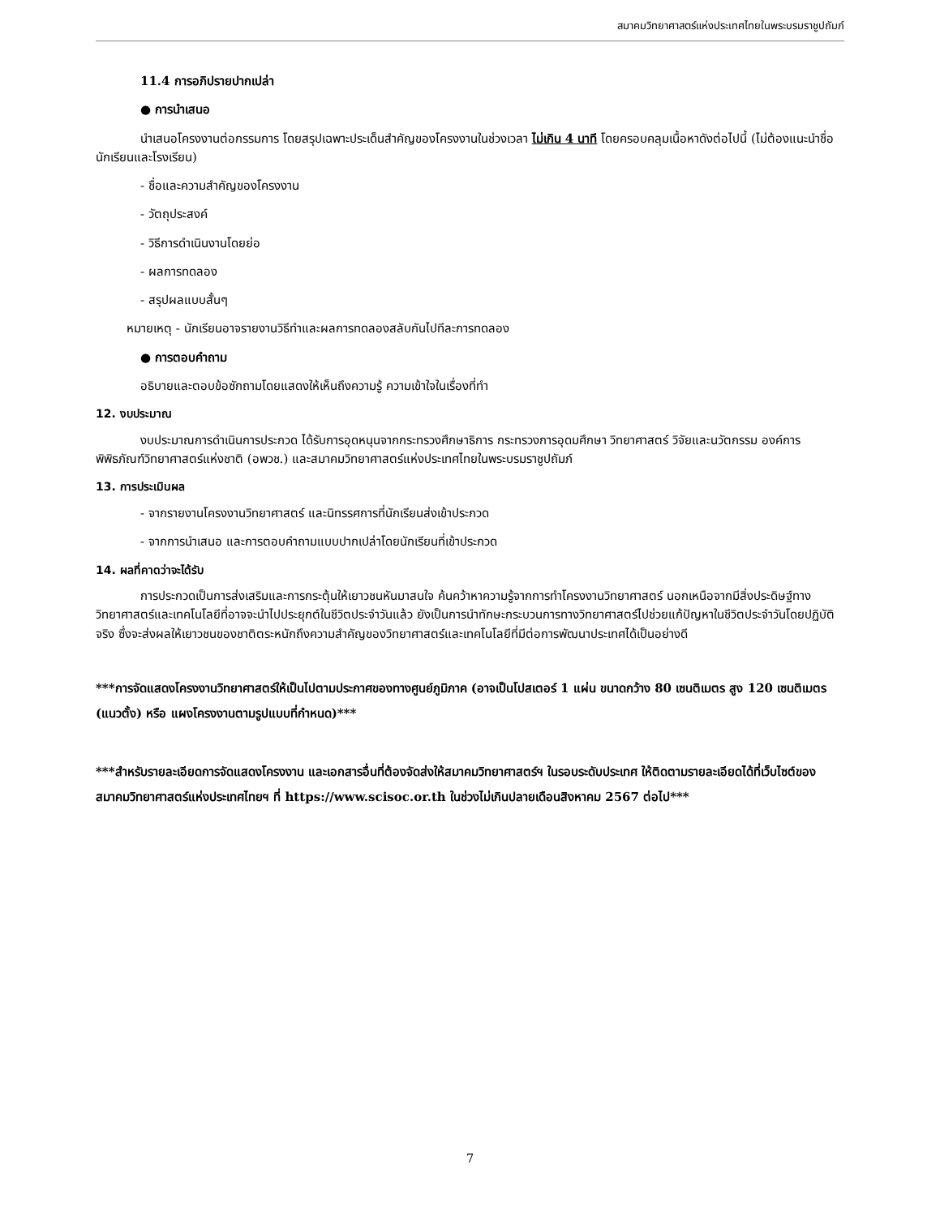สมาคมวิทยาศาสตร์แห่งประเทศไทยในพระบรมราชูปถัมภ์
11.4 การอภิปรายปากเปล่า
● การนำเสนอ
นำเสนอโครงงานต่อกรรมการ โดยสรุปเฉพาะประเด็นสำคัญของโครงงานในช่วงเวลา ไม่เกิน 4 นาที โดยครอบคลุมเนื้อหาดังต่อไปนี้ (ไม่ต้องแนะนำชื่อนักเรียนและโรงเรียน)
- ชื่อและความสำคัญของโครงงาน
- วัตถุประสงค์
- วิธีการดำเนินงานโดยย่อ
- ผลการทดลอง
- สรุปผลแบบสั้นๆ
หมายเหตุ - นักเรียนอาจรายงานวิธีทำและผลการทดลองสลับกันไปทีละการทดลอง
● การตอบคำถาม
อธิบายและตอบข้อซักถามโดยแสดงให้เห็นถึงความรู้ ความเข้าใจในเรื่องที่ทำ
12. งบประมาณ
งบประมาณการดำเนินการประกวด ได้รับการอุดหนุนจากกระทรวงศึกษาธิการ กระทรวงการอุดมศึกษา วิทยาศาสตร์ วิจัยและนวัตกรรม องค์การพิพิธภัณฑ์วิทยาศาสตร์แห่งชาติ (อพวช.) และสมาคมวิทยาศาสตร์แห่งประเทศไทยในพระบรมราชูปถัมภ์
13. การประเมินผล
- จากรายงานโครงงานวิทยาศาสตร์ และนิทรรศการที่นักเรียนส่งเข้าประกวด
- จากการนำเสนอ และการตอบคำถามแบบปากเปล่าโดยนักเรียนที่เข้าประกวด
14. ผลที่คาดว่าจะได้รับ
การประกวดเป็นการส่งเสริมและการกระตุ้นให้เยาวชนหันมาสนใจ ค้นคว้าหาความรู้จากการทำโครงงานวิทยาศาสตร์ นอกเหนือจากมีสิ่งประดิษฐ์ทางวิทยาศาสตร์และเทคโนโลยีที่อาจจะนำไปประยุกต์ในชีวิตประจำวันแล้ว ยังเป็นการนำทักษะกระบวนการทางวิทยาศาสตร์ไปช่วยแก้ปัญหาในชีวิตประจำวันโดยปฏิบัติจริง ซึ่งจะส่งผลให้เยาวชนของชาติตระหนักถึงความสำคัญของวิทยาศาสตร์และเทคโนโลยีที่มีต่อการพัฒนาประเทศได้เป็นอย่างดี
***การจัดแสดงโครงงานวิทยาศาสตร์ให้เป็นไปตามประกาศของทางศูนย์ภูมิภาค (อาจเป็นโปสเตอร์ 1 แผ่น ขนาดกว้าง 80 เซนติเมตร สูง 120 เซนติเมตร (แนวตั้ง) หรือ แผงโครงงานตามรูปแบบที่กำหนด)***
***สำหรับรายละเอียดการจัดแสดงโครงงาน และเอกสารอื่นที่ต้องจัดส่งให้สมาคมวิทยาศาสตร์ฯ ในรอบระดับประเทศ ให้ติดตามรายละเอียดได้ที่เว็บไซต์ของสมาคมวิทยาศาสตร์แห่งประเทศไทยฯ ที่ https://www.scisoc.or.th ในช่วงไม่เกินปลายเดือนสิงหาคม 2567 ต่อไป***
7